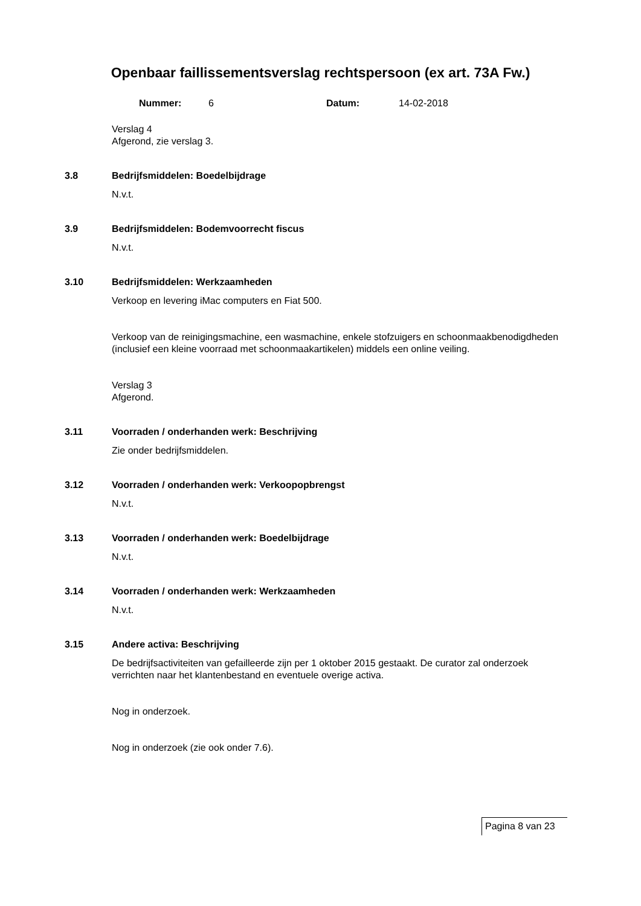Openbaar faillissementsverslag rechtspersoon (ex art. 73A Fw.)
Nummer: 6 Datum: 14-02-2018
Verslag 4
Afgerond, zie verslag 3.
3.8 Bedrijfsmiddelen: Boedelbijdrage
N.v.t.
3.9 Bedrijfsmiddelen: Bodemvoorrecht fiscus
N.v.t.
3.10 Bedrijfsmiddelen: Werkzaamheden
Verkoop en levering iMac computers en Fiat 500.
Verkoop van de reinigingsmachine, een wasmachine, enkele stofzuigers en schoonmaakbenodigdheden (inclusief een kleine voorraad met schoonmaakartikelen) middels een online veiling.
Verslag 3
Afgerond.
3.11 Voorraden / onderhanden werk: Beschrijving
Zie onder bedrijfsmiddelen.
3.12 Voorraden / onderhanden werk: Verkoopopbrengst
N.v.t.
3.13 Voorraden / onderhanden werk: Boedelbijdrage
N.v.t.
3.14 Voorraden / onderhanden werk: Werkzaamheden
N.v.t.
3.15 Andere activa: Beschrijving
De bedrijfsactiviteiten van gefailleerde zijn per 1 oktober 2015 gestaakt. De curator zal onderzoek verrichten naar het klantenbestand en eventuele overige activa.
Nog in onderzoek.
Nog in onderzoek (zie ook onder 7.6).
Pagina 8 van 23